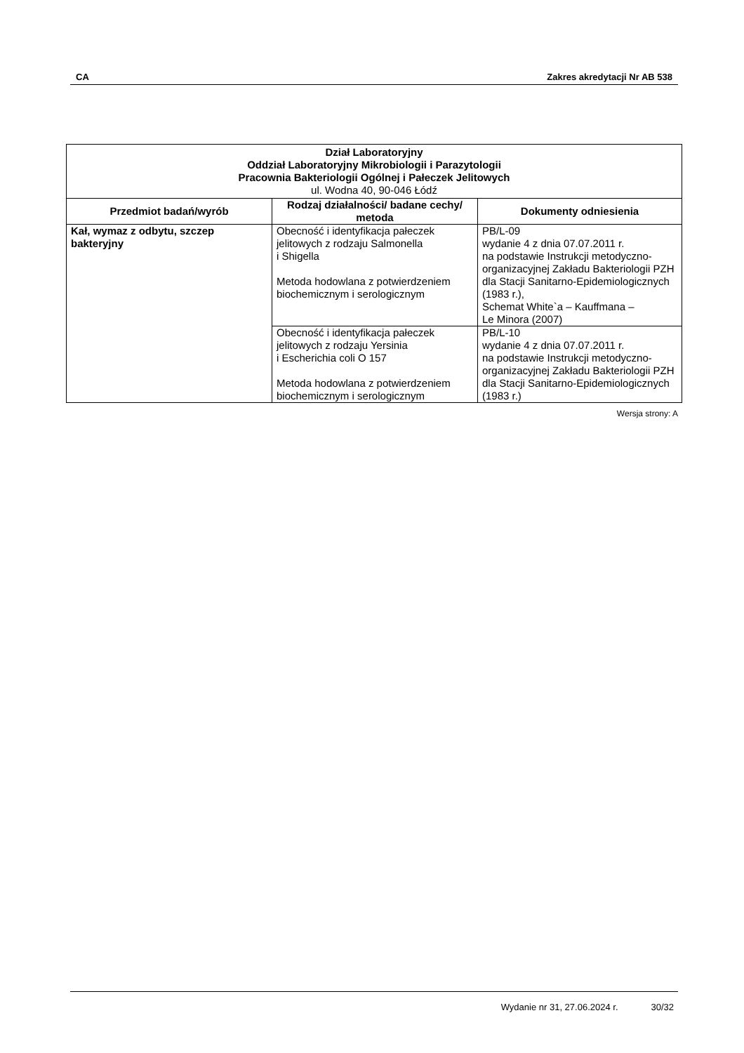CA Zakres akredytacji Nr AB 538
| Dział Laboratoryjny Oddział Laboratoryjny Mikrobiologii i Parazytologii Pracownia Bakteriologii Ogólnej i Pałeczek Jelitowych ul. Wodna 40, 90-046 Łódź | | |
| Przedmiot badań/wyrób | Rodzaj działalności/ badane cechy/ metoda | Dokumenty odniesienia |
| Kał, wymaz z odbytu, szczep bakteryjny | Obecność i identyfikacja pałeczek jelitowych z rodzaju Salmonella i Shigella Metoda hodowlana z potwierdzeniem biochemicznym i serologicznym | PB/L-09 wydanie 4 z dnia 07.07.2011 r. na podstawie Instrukcji metodyczno-organizacyjnej Zakładu Bakteriologii PZH dla Stacji Sanitarno-Epidemiologicznych (1983 r.), Schemat White`a – Kauffmana – Le Minora (2007) |
| | Obecność i identyfikacja pałeczek jelitowych z rodzaju Yersinia i Escherichia coli O 157 Metoda hodowlana z potwierdzeniem biochemicznym i serologicznym | PB/L-10 wydanie 4 z dnia 07.07.2011 r. na podstawie Instrukcji metodyczno-organizacyjnej Zakładu Bakteriologii PZH dla Stacji Sanitarno-Epidemiologicznych (1983 r.) |
Wersja strony: A
Wydanie nr 31, 27.06.2024 r. 30/32